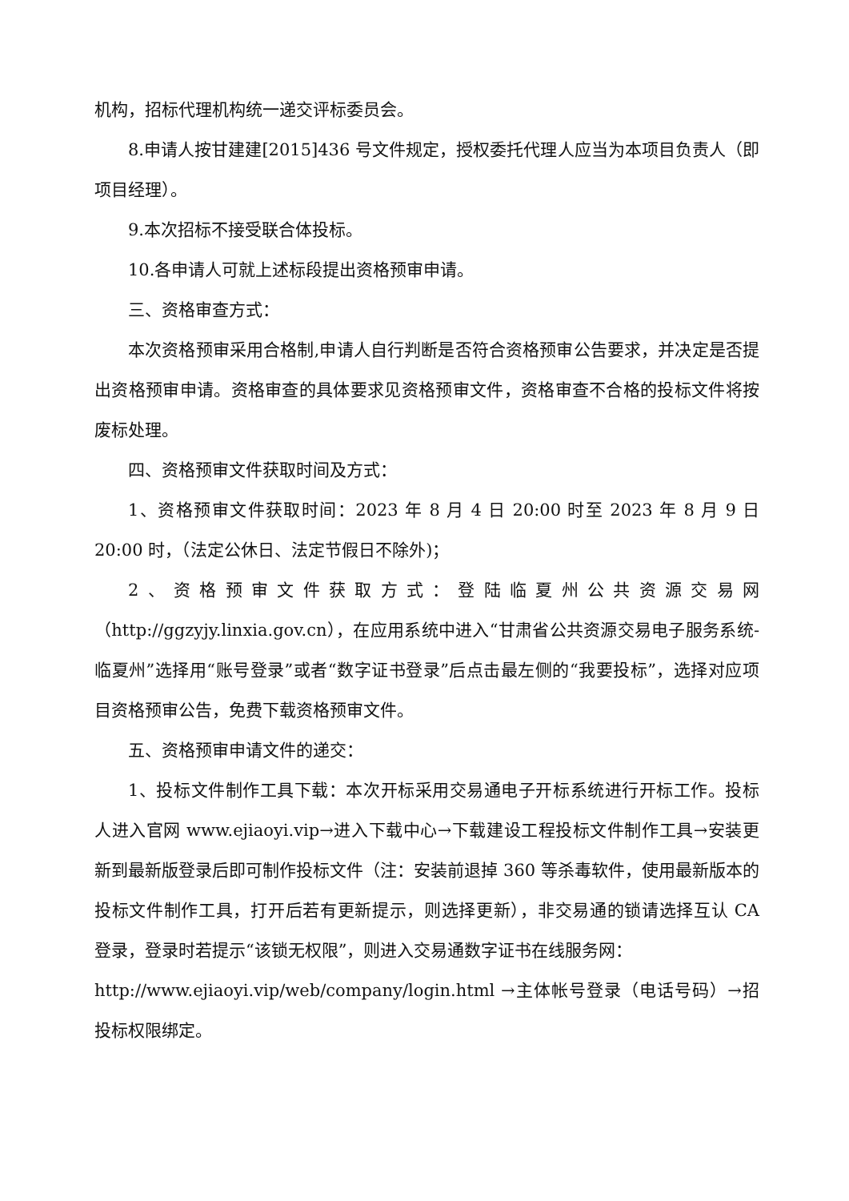机构，招标代理机构统一递交评标委员会。
8.申请人按甘建建[2015]436 号文件规定，授权委托代理人应当为本项目负责人（即项目经理）。
9.本次招标不接受联合体投标。
10.各申请人可就上述标段提出资格预审申请。
三、资格审查方式：
本次资格预审采用合格制,申请人自行判断是否符合资格预审公告要求，并决定是否提出资格预审申请。资格审查的具体要求见资格预审文件，资格审查不合格的投标文件将按废标处理。
四、资格预审文件获取时间及方式：
1、资格预审文件获取时间：2023 年 8 月 4 日 20:00 时至 2023 年 8 月 9 日 20:00 时，（法定公休日、法定节假日不除外)；
2、资格预审文件获取方式：登陆临夏州公共资源交易网（http://ggzyjy.linxia.gov.cn），在应用系统中进入“甘肃省公共资源交易电子服务系统-临夏州”选择用“账号登录”或者“数字证书登录”后点击最左侧的“我要投标”，选择对应项目资格预审公告，免费下载资格预审文件。
五、资格预审申请文件的递交：
1、投标文件制作工具下载：本次开标采用交易通电子开标系统进行开标工作。投标人进入官网 www.ejiaoyi.vip→进入下载中心→下载建设工程投标文件制作工具→安装更新到最新版登录后即可制作投标文件（注：安装前退掉 360 等杀毒软件，使用最新版本的投标文件制作工具，打开后若有更新提示，则选择更新），非交易通的锁请选择互认 CA 登录，登录时若提示“该锁无权限”，则进入交易通数字证书在线服务网：
http://www.ejiaoyi.vip/web/company/login.html →主体帐号登录（电话号码）→招投标权限绑定。